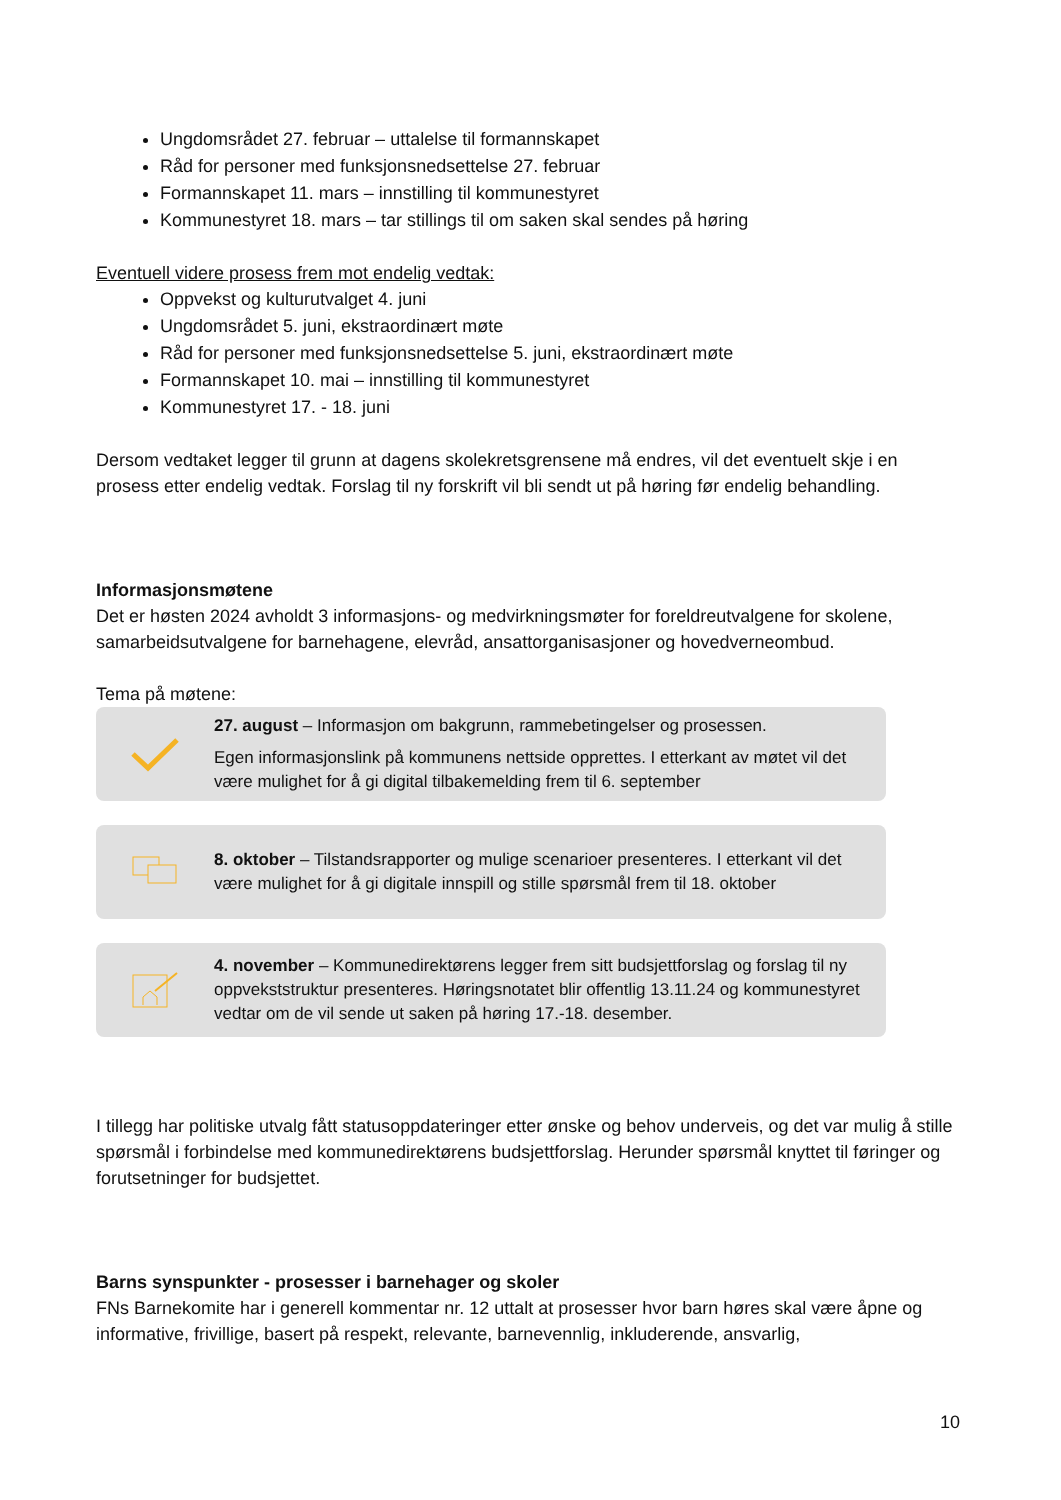Ungdomsrådet 27. februar – uttalelse til formannskapet
Råd for personer med funksjonsnedsettelse 27. februar
Formannskapet 11. mars – innstilling til kommunestyret
Kommunestyret 18. mars – tar stillings til om saken skal sendes på høring
Eventuell videre prosess frem mot endelig vedtak:
Oppvekst og kulturutvalget 4. juni
Ungdomsrådet 5. juni, ekstraordinært møte
Råd for personer med funksjonsnedsettelse 5. juni, ekstraordinært møte
Formannskapet 10. mai – innstilling til kommunestyret
Kommunestyret 17. - 18. juni
Dersom vedtaket legger til grunn at dagens skolekretsgrensene må endres, vil det eventuelt skje i en prosess etter endelig vedtak. Forslag til ny forskrift vil bli sendt ut på høring før endelig behandling.
Informasjonsmøtene
Det er høsten 2024 avholdt 3 informasjons- og medvirkningsmøter for foreldreutvalgene for skolene, samarbeidsutvalgene for barnehagene, elevråd, ansattorganisasjoner og hovedverneombud.
Tema på møtene:
27. august – Informasjon om bakgrunn, rammebetingelser og prosessen.
Egen informasjonslink på kommunens nettside opprettes. I etterkant av møtet vil det være mulighet for å gi digital tilbakemelding frem til 6. september
8. oktober – Tilstandsrapporter og mulige scenarioer presenteres. I etterkant vil det være mulighet for å gi digitale innspill og stille spørsmål frem til 18. oktober
4. november – Kommunedirektørens legger frem sitt budsjettforslag og forslag til ny oppvekststruktur presenteres. Høringsnotatet blir offentlig 13.11.24 og kommunestyret vedtar om de vil sende ut saken på høring 17.-18. desember.
I tillegg har politiske utvalg fått statusoppdateringer etter ønske og behov underveis, og det var mulig å stille spørsmål i forbindelse med kommunedirektørens budsjettforslag. Herunder spørsmål knyttet til føringer og forutsetninger for budsjettet.
Barns synspunkter - prosesser i barnehager og skoler
FNs Barnekomite har i generell kommentar nr. 12 uttalt at prosesser hvor barn høres skal være åpne og informative, frivillige, basert på respekt, relevante, barnevennlig, inkluderende, ansvarlig,
10